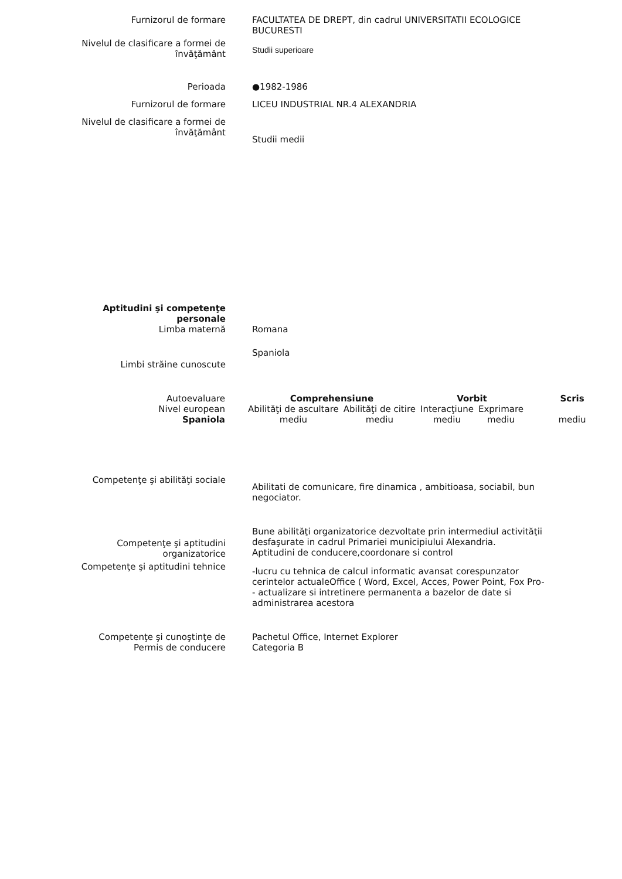Furnizorul de formare FACULTATEA DE DREPT, din cadrul UNIVERSITATII ECOLOGICE BUCURESTI
Nivelul de clasificare a formei de învăţământ
Studii superioare
Perioada ●1982-1986
Furnizorul de formare LICEU INDUSTRIAL NR.4 ALEXANDRIA
Nivelul de clasificare a formei de învăţământ
Studii medii
Aptitudini şi competenţe personale
Limba maternă Romana
Limbi străine cunoscute
Spaniola
| Autoevaluare | Comprehensiune | | Vorbit | | Scris |
| Nivel european | Abilităţi de ascultare | Abilităţi de citire | Interacţiune | Exprimare | |
| Spaniola | mediu | mediu | mediu | mediu | mediu |
Competenţe şi abilităţi sociale
Abilitati de comunicare, fire dinamica , ambitioasa, sociabil, bun negociator.
Competenţe şi aptitudini organizatorice
Bune abilităţi organizatorice dezvoltate prin intermediul activităţii desfaşurate in cadrul Primariei municipiului Alexandria.
Aptitudini de conducere,coordonare si control
Competenţe şi aptitudini tehnice
-lucru cu tehnica de calcul informatic avansat corespunzator cerintelor actualeOffice ( Word, Excel, Acces, Power Point, Fox Pro-
- actualizare si intretinere permanenta a bazelor de date si administrarea acestora
Competenţe şi cunoştinţe de
Permis de conducere
Pachetul Office, Internet Explorer
Categoria B